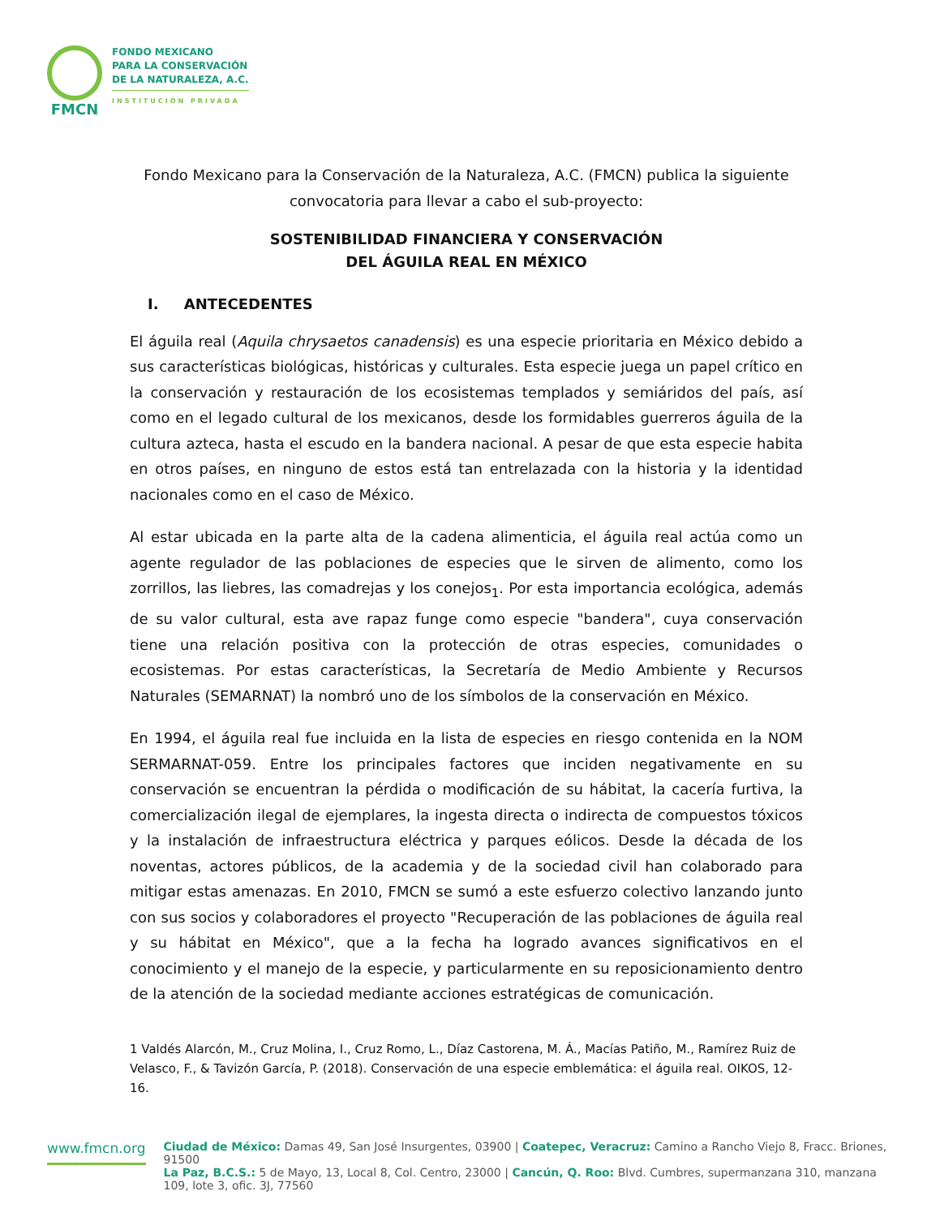FMCN
FONDO MEXICANO
PARA LA CONSERVACIÓN
DE LA NATURALEZA, A.C.
INSTITUCIÓN PRIVADA
Fondo Mexicano para la Conservación de la Naturaleza, A.C. (FMCN) publica la siguiente convocatoria para llevar a cabo el sub-proyecto:
SOSTENIBILIDAD FINANCIERA Y CONSERVACIÓN
DEL ÁGUILA REAL EN MÉXICO
I. ANTECEDENTES
El águila real (Aquila chrysaetos canadensis) es una especie prioritaria en México debido a sus características biológicas, históricas y culturales. Esta especie juega un papel crítico en la conservación y restauración de los ecosistemas templados y semiáridos del país, así como en el legado cultural de los mexicanos, desde los formidables guerreros águila de la cultura azteca, hasta el escudo en la bandera nacional. A pesar de que esta especie habita en otros países, en ninguno de estos está tan entrelazada con la historia y la identidad nacionales como en el caso de México.
Al estar ubicada en la parte alta de la cadena alimenticia, el águila real actúa como un agente regulador de las poblaciones de especies que le sirven de alimento, como los zorrillos, las liebres, las comadrejas y los conejos<sub>1</sub>. Por esta importancia ecológica, además de su valor cultural, esta ave rapaz funge como especie "bandera", cuya conservación tiene una relación positiva con la protección de otras especies, comunidades o ecosistemas. Por estas características, la Secretaría de Medio Ambiente y Recursos Naturales (SEMARNAT) la nombró uno de los símbolos de la conservación en México.
En 1994, el águila real fue incluida en la lista de especies en riesgo contenida en la NOM SERMARNAT-059. Entre los principales factores que inciden negativamente en su conservación se encuentran la pérdida o modificación de su hábitat, la cacería furtiva, la comercialización ilegal de ejemplares, la ingesta directa o indirecta de compuestos tóxicos y la instalación de infraestructura eléctrica y parques eólicos. Desde la década de los noventas, actores públicos, de la academia y de la sociedad civil han colaborado para mitigar estas amenazas. En 2010, FMCN se sumó a este esfuerzo colectivo lanzando junto con sus socios y colaboradores el proyecto "Recuperación de las poblaciones de águila real y su hábitat en México", que a la fecha ha logrado avances significativos en el conocimiento y el manejo de la especie, y particularmente en su reposicionamiento dentro de la atención de la sociedad mediante acciones estratégicas de comunicación.
1 Valdés Alarcón, M., Cruz Molina, I., Cruz Romo, L., Díaz Castorena, M. Á., Macías Patiño, M., Ramírez Ruiz de Velasco, F., & Tavizón García, P. (2018). Conservación de una especie emblemática: el águila real. OIKOS, 12-16.
www.fmcn.org
Ciudad de México: Damas 49, San José Insurgentes, 03900 | Coatepec, Veracruz: Camino a Rancho Viejo 8, Fracc. Briones, 91500
La Paz, B.C.S.: 5 de Mayo, 13, Local 8, Col. Centro, 23000 | Cancún, Q. Roo: Blvd. Cumbres, supermanzana 310, manzana 109, lote 3, ofic. 3J, 77560